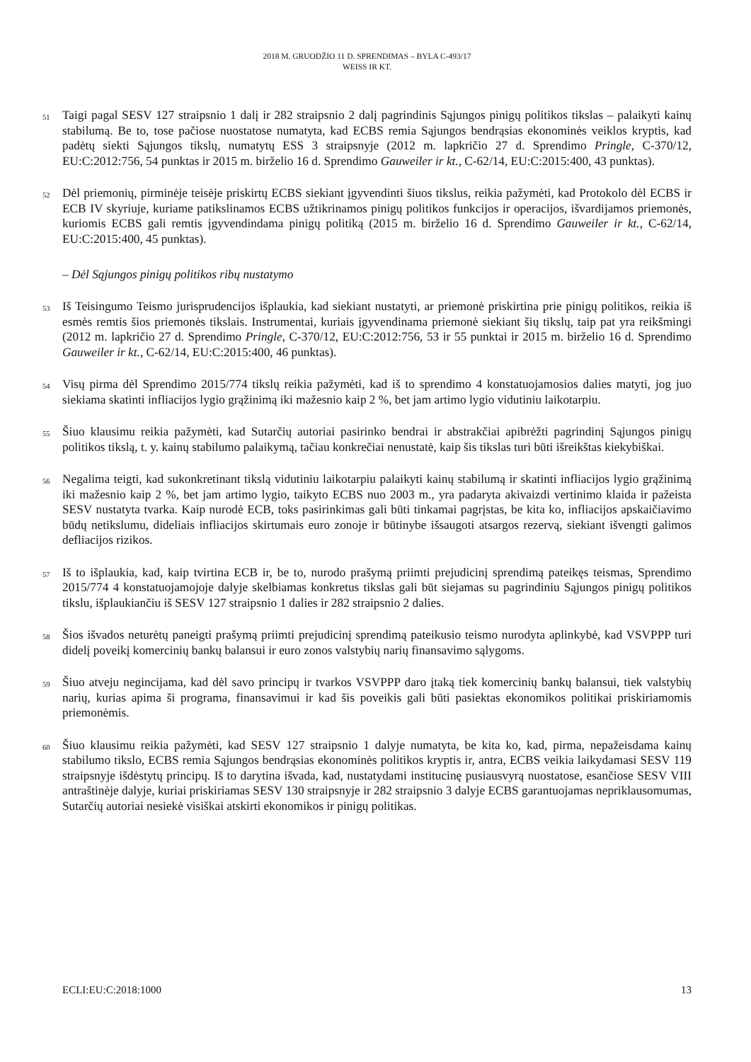2018 M. GRUODŽIO 11 D. SPRENDIMAS – BYLA C-493/17
WEISS IR KT.
51 Taigi pagal SESV 127 straipsnio 1 dalį ir 282 straipsnio 2 dalį pagrindinis Sąjungos pinigų politikos tikslas – palaikyti kainų stabilumą. Be to, tose pačiose nuostatose numatyta, kad ECBS remia Sąjungos bendrąsias ekonominės veiklos kryptis, kad padėtų siekti Sąjungos tikslų, numatytų ESS 3 straipsnyje (2012 m. lapkričio 27 d. Sprendimo Pringle, C-370/12, EU:C:2012:756, 54 punktas ir 2015 m. birželio 16 d. Sprendimo Gauweiler ir kt., C-62/14, EU:C:2015:400, 43 punktas).
52 Dėl priemonių, pirminėje teisėje priskirtų ECBS siekiant įgyvendinti šiuos tikslus, reikia pažymėti, kad Protokolo dėl ECBS ir ECB IV skyriuje, kuriame patikslinamos ECBS užtikrinamos pinigų politikos funkcijos ir operacijos, išvardijamos priemonės, kuriomis ECBS gali remtis įgyvendindama pinigų politiką (2015 m. birželio 16 d. Sprendimo Gauweiler ir kt., C-62/14, EU:C:2015:400, 45 punktas).
– Dėl Sąjungos pinigų politikos ribų nustatymo
53 Iš Teisingumo Teismo jurisprudencijos išplaukia, kad siekiant nustatyti, ar priemonė priskirtina prie pinigų politikos, reikia iš esmės remtis šios priemonės tikslais. Instrumentai, kuriais įgyvendinama priemonė siekiant šių tikslų, taip pat yra reikšmingi (2012 m. lapkričio 27 d. Sprendimo Pringle, C-370/12, EU:C:2012:756, 53 ir 55 punktai ir 2015 m. birželio 16 d. Sprendimo Gauweiler ir kt., C-62/14, EU:C:2015:400, 46 punktas).
54 Visų pirma dėl Sprendimo 2015/774 tikslų reikia pažymėti, kad iš to sprendimo 4 konstatuojamosios dalies matyti, jog juo siekiama skatinti infliacijos lygio grąžinimą iki mažesnio kaip 2 %, bet jam artimo lygio vidutiniu laikotarpiu.
55 Šiuo klausimu reikia pažymėti, kad Sutarčių autoriai pasirinko bendrai ir abstrakčiai apibrėžti pagrindinį Sąjungos pinigų politikos tikslą, t. y. kainų stabilumo palaikymą, tačiau konkrečiai nenustatė, kaip šis tikslas turi būti išreikštas kiekybiškai.
56 Negalima teigti, kad sukonkretinant tikslą vidutiniu laikotarpiu palaikyti kainų stabilumą ir skatinti infliacijos lygio grąžinimą iki mažesnio kaip 2 %, bet jam artimo lygio, taikyto ECBS nuo 2003 m., yra padaryta akivaizdi vertinimo klaida ir pažeista SESV nustatyta tvarka. Kaip nurodė ECB, toks pasirinkimas gali būti tinkamai pagrįstas, be kita ko, infliacijos apskaičiavimo būdų netikslumu, dideliais infliacijos skirtumais euro zonoje ir būtinybe išsaugoti atsargos rezervą, siekiant išvengti galimos defliacijos rizikos.
57 Iš to išplaukia, kad, kaip tvirtina ECB ir, be to, nurodo prašymą priimti prejudicinį sprendimą pateikęs teismas, Sprendimo 2015/774 4 konstatuojamojoje dalyje skelbiamas konkretus tikslas gali būt siejamas su pagrindiniu Sąjungos pinigų politikos tikslu, išplaukiančiu iš SESV 127 straipsnio 1 dalies ir 282 straipsnio 2 dalies.
58 Šios išvados neturėtų paneigti prašymą priimti prejudicinį sprendimą pateikusio teismo nurodyta aplinkybė, kad VSVPPP turi didelį poveikį komercinių bankų balansui ir euro zonos valstybių narių finansavimo sąlygoms.
59 Šiuo atveju negincijama, kad dėl savo principų ir tvarkos VSVPPP daro įtaką tiek komercinių bankų balansui, tiek valstybių narių, kurias apima ši programa, finansavimui ir kad šis poveikis gali būti pasiektas ekonomikos politikai priskiriamomis priemonėmis.
60 Šiuo klausimu reikia pažymėti, kad SESV 127 straipsnio 1 dalyje numatyta, be kita ko, kad, pirma, nepažeisdama kainų stabilumo tikslo, ECBS remia Sąjungos bendrąsias ekonominės politikos kryptis ir, antra, ECBS veikia laikydamasi SESV 119 straipsnyje išdėstytų principų. Iš to darytina išvada, kad, nustatydami institucinę pusiausvyrą nuostatose, esančiose SESV VIII antraštinėje dalyje, kuriai priskiriamas SESV 130 straipsnyje ir 282 straipsnio 3 dalyje ECBS garantuojamas nepriklausomumas, Sutarčių autoriai nesiekė visiškai atskirti ekonomikos ir pinigų politikas.
ECLI:EU:C:2018:1000 13